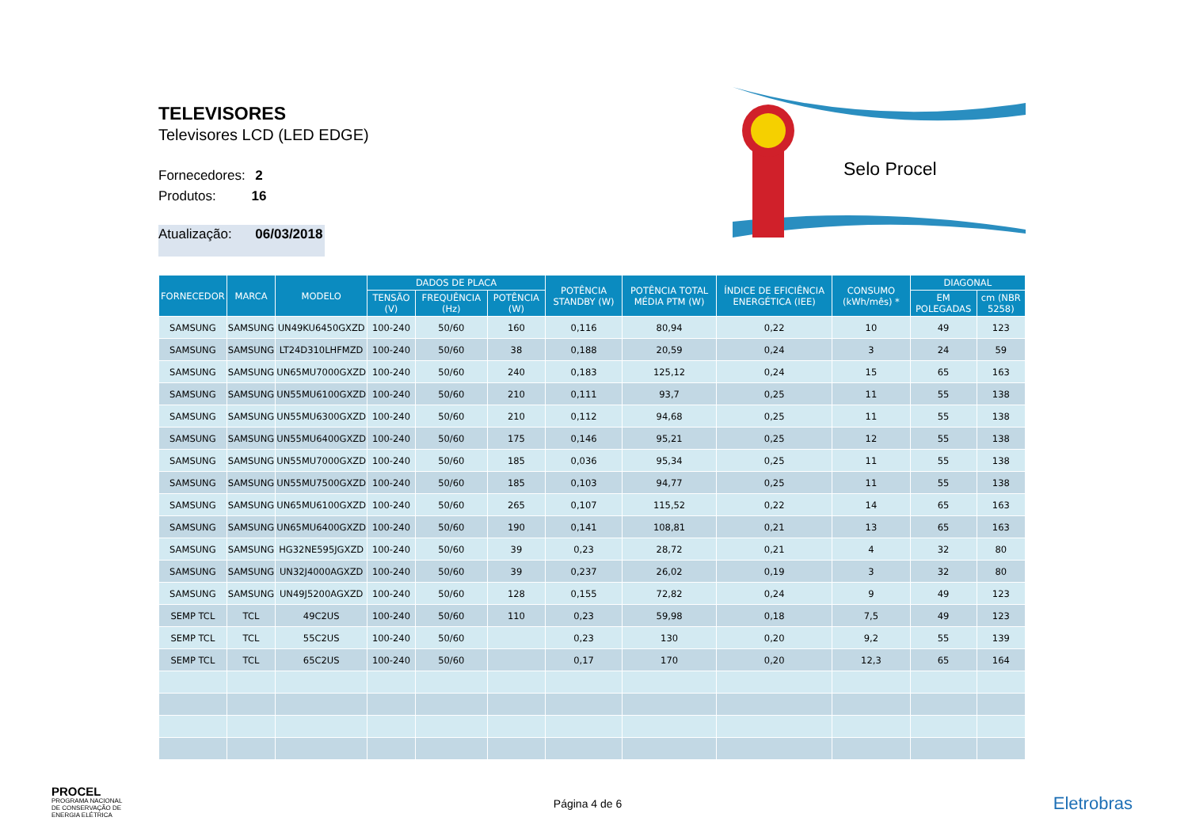TELEVISORES
Televisores LCD (LED EDGE)
Fornecedores: 2
Produtos: 16
Atualização: 06/03/2018
Selo Procel
| FORNECEDOR | MARCA | MODELO | DADOS DE PLACA | | | POTÊNCIA STANDBY (W) | POTÊNCIA TOTAL MÉDIA PTM (W) | ÍNDICE DE EFICIÊNCIA ENERGÉTICA (IEE) | CONSUMO (kWh/mês) * | DIAGONAL | |
| --- | --- | --- | --- | --- | --- | --- | --- | --- | --- | --- | --- |
| | | | TENSÃO (V) | FREQUÊNCIA (Hz) | POTÊNCIA (W) | | | | | EM POLEGADAS | cm (NBR 5258) |
| SAMSUNG | SAMSUNG | UN49KU6450GXZD | 100-240 | 50/60 | 160 | 0,116 | 80,94 | 0,22 | 10 | 49 | 123 |
| SAMSUNG | SAMSUNG | LT24D310LHFMZD | 100-240 | 50/60 | 38 | 0,188 | 20,59 | 0,24 | 3 | 24 | 59 |
| SAMSUNG | SAMSUNG | UN65MU7000GXZD | 100-240 | 50/60 | 240 | 0,183 | 125,12 | 0,24 | 15 | 65 | 163 |
| SAMSUNG | SAMSUNG | UN55MU6100GXZD | 100-240 | 50/60 | 210 | 0,111 | 93,7 | 0,25 | 11 | 55 | 138 |
| SAMSUNG | SAMSUNG | UN55MU6300GXZD | 100-240 | 50/60 | 210 | 0,112 | 94,68 | 0,25 | 11 | 55 | 138 |
| SAMSUNG | SAMSUNG | UN55MU6400GXZD | 100-240 | 50/60 | 175 | 0,146 | 95,21 | 0,25 | 12 | 55 | 138 |
| SAMSUNG | SAMSUNG | UN55MU7000GXZD | 100-240 | 50/60 | 185 | 0,036 | 95,34 | 0,25 | 11 | 55 | 138 |
| SAMSUNG | SAMSUNG | UN55MU7500GXZD | 100-240 | 50/60 | 185 | 0,103 | 94,77 | 0,25 | 11 | 55 | 138 |
| SAMSUNG | SAMSUNG | UN65MU6100GXZD | 100-240 | 50/60 | 265 | 0,107 | 115,52 | 0,22 | 14 | 65 | 163 |
| SAMSUNG | SAMSUNG | UN65MU6400GXZD | 100-240 | 50/60 | 190 | 0,141 | 108,81 | 0,21 | 13 | 65 | 163 |
| SAMSUNG | SAMSUNG | HG32NE595JGXZD | 100-240 | 50/60 | 39 | 0,23 | 28,72 | 0,21 | 4 | 32 | 80 |
| SAMSUNG | SAMSUNG | UN32J4000AGXZD | 100-240 | 50/60 | 39 | 0,237 | 26,02 | 0,19 | 3 | 32 | 80 |
| SAMSUNG | SAMSUNG | UN49J5200AGXZD | 100-240 | 50/60 | 128 | 0,155 | 72,82 | 0,24 | 9 | 49 | 123 |
| SEMP TCL | TCL | 49C2US | 100-240 | 50/60 | 110 | 0,23 | 59,98 | 0,18 | 7,5 | 49 | 123 |
| SEMP TCL | TCL | 55C2US | 100-240 | 50/60 | | 0,23 | 130 | 0,20 | 9,2 | 55 | 139 |
| SEMP TCL | TCL | 65C2US | 100-240 | 50/60 | | 0,17 | 170 | 0,20 | 12,3 | 65 | 164 |
PROCEL
PROGRAMA NACIONAL
DE CONSERVAÇÃO DE
ENERGIA ELÉTRICA
Página 4 de 6
Eletrobras